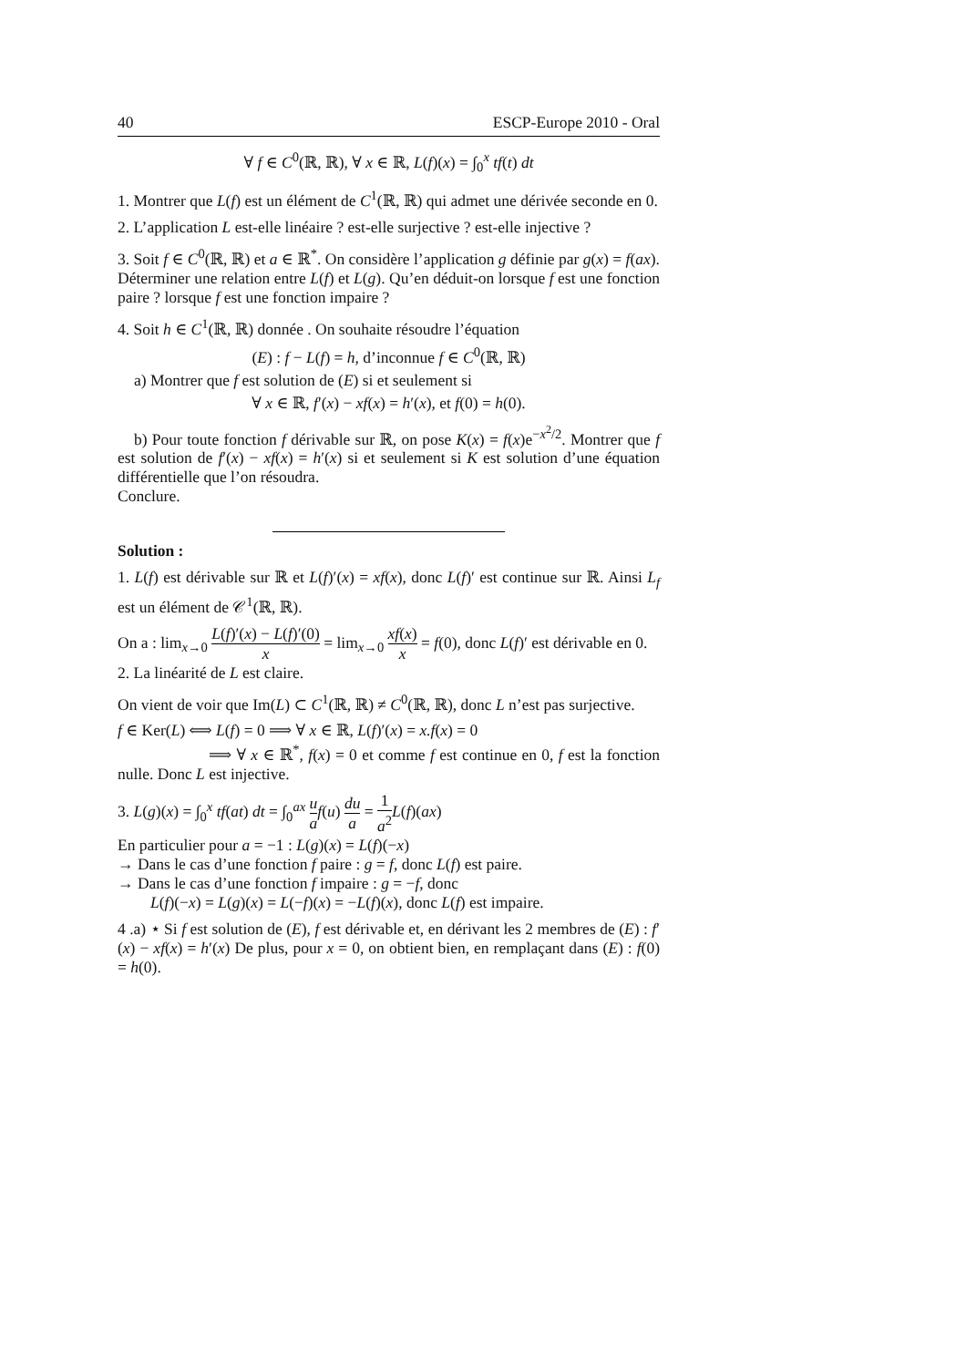40 ESCP-Europe 2010 - Oral
∀ f ∈ C<sup>0</sup>(ℝ, ℝ), ∀ x ∈ ℝ, L(f)(x) = ∫<sub>0</sub><sup>x</sup> tf(t) dt
1. Montrer que L(f) est un élément de C<sup>1</sup>(ℝ, ℝ) qui admet une dérivée seconde en 0.
2. L’application L est-elle linéaire ? est-elle surjective ? est-elle injective ?
3. Soit f ∈ C<sup>0</sup>(ℝ, ℝ) et a ∈ ℝ<sup>*</sup>. On considère l’application g définie par g(x) = f(ax). Déterminer une relation entre L(f) et L(g). Qu’en déduit-on lorsque f est une fonction paire ? lorsque f est une fonction impaire ?
4. Soit h ∈ C<sup>1</sup>(ℝ, ℝ) donnée . On souhaite résoudre l’équation
(E) : f − L(f) = h, d’inconnue f ∈ C<sup>0</sup>(ℝ, ℝ)
a) Montrer que f est solution de (E) si et seulement si
∀ x ∈ ℝ, f′(x) − xf(x) = h′(x), et f(0) = h(0).
b) Pour toute fonction f dérivable sur ℝ, on pose K(x) = f(x)e<sup>−x<sup>2</sup>/2</sup>. Montrer que f est solution de f′(x) − xf(x) = h′(x) si et seulement si K est solution d’une équation différentielle que l’on résoudra.
Conclure.
Solution :
1. L(f) est dérivable sur ℝ et L(f)′(x) = xf(x), donc L(f)′ est continue sur ℝ. Ainsi L<sub>f</sub> est un élément de 𝒞<sup>1</sup>(ℝ, ℝ).
On a : lim<sub>x→0</sub> L(f)′(x) − L(f)′(0) x = lim<sub>x→0</sub> xf(x) x = f(0), donc L(f)′ est dérivable en 0.
2. La linéarité de L est claire.
On vient de voir que Im(L) ⊂ C<sup>1</sup>(ℝ, ℝ) ≠ C<sup>0</sup>(ℝ, ℝ), donc L n’est pas surjective.
f ∈ Ker(L) ⟺ L(f) = 0 ⟹ ∀ x ∈ ℝ, L(f)′(x) = x.f(x) = 0
⟹ ∀ x ∈ ℝ<sup>*</sup>, f(x) = 0 et comme f est continue en 0, f est la fonction nulle. Donc L est injective.
3. L(g)(x) = ∫<sub>0</sub><sup>x</sup> tf(at) dt = ∫<sub>0</sub><sup>ax</sup> u a f(u) du a = 1 a<sup>2</sup> L(f)(ax)
En particulier pour a = −1 : L(g)(x) = L(f)(−x)
→ Dans le cas d’une fonction f paire : g = f, donc L(f) est paire.
→ Dans le cas d’une fonction f impaire : g = −f, donc
L(f)(−x) = L(g)(x) = L(−f)(x) = −L(f)(x), donc L(f) est impaire.
4 .a) ⋆ Si f est solution de (E), f est dérivable et, en dérivant les 2 membres de (E) : f′(x) − xf(x) = h′(x) De plus, pour x = 0, on obtient bien, en remplaçant dans (E) : f(0) = h(0).